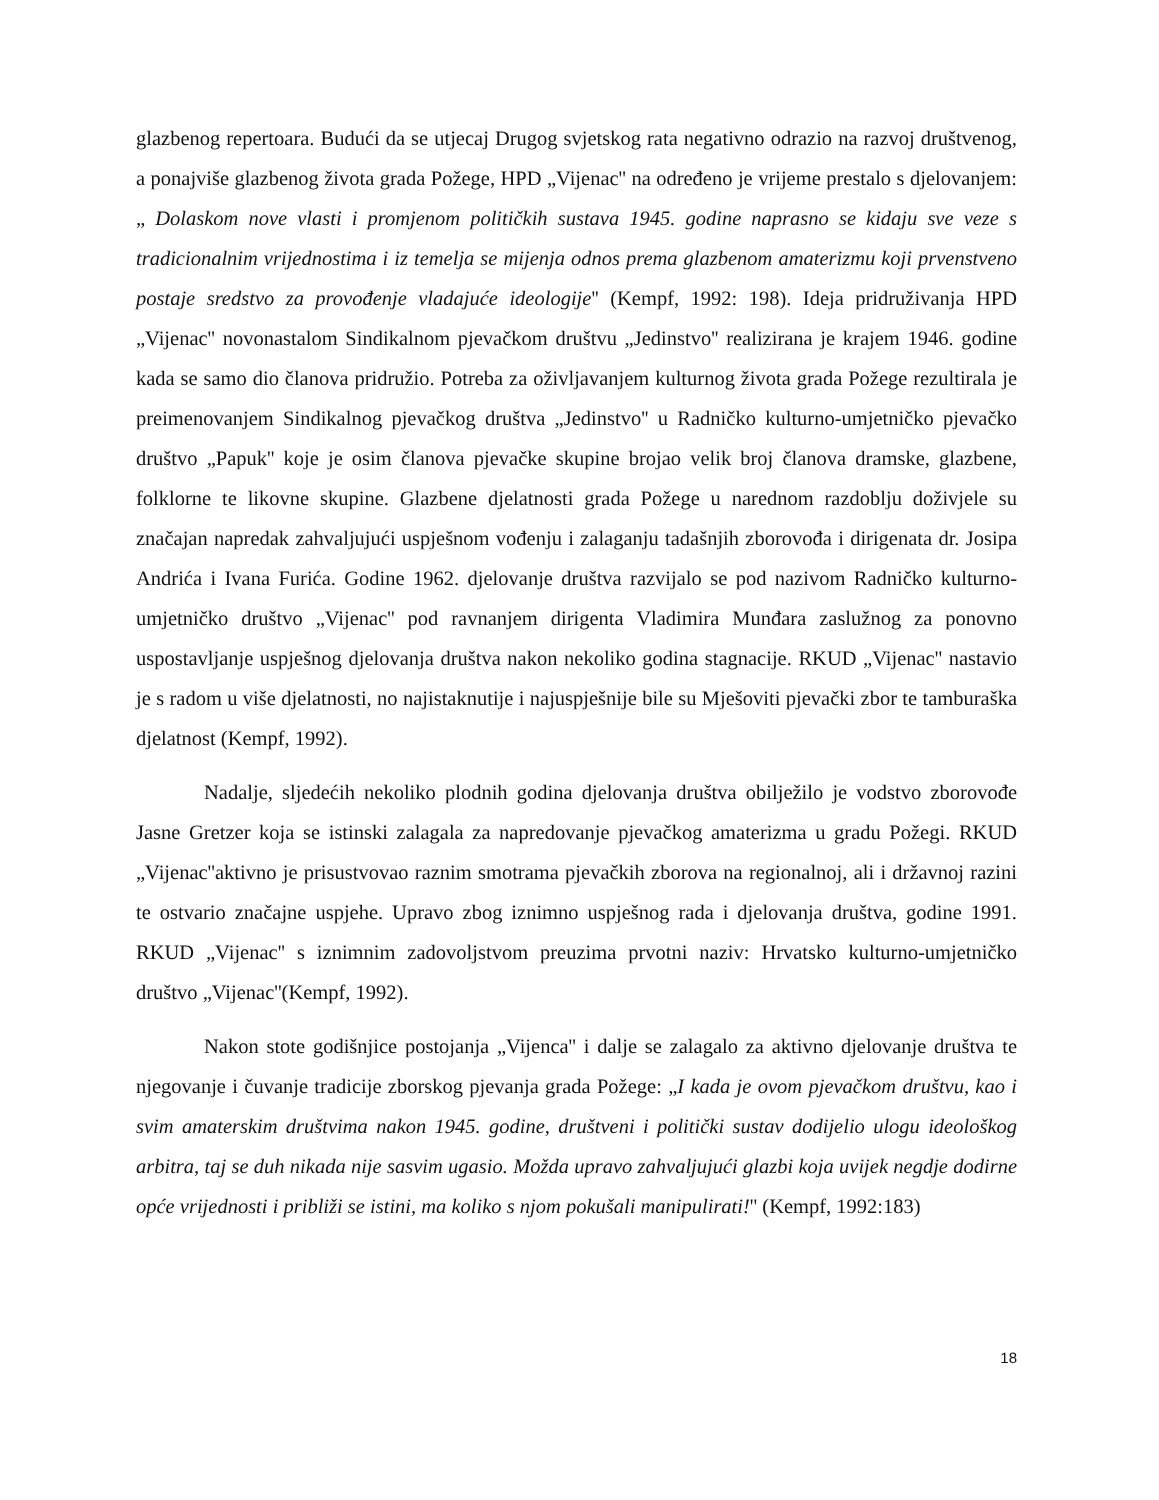glazbenog repertoara. Budući da se utjecaj Drugog svjetskog rata negativno odrazio na razvoj društvenog, a ponajviše glazbenog života grada Požege, HPD „Vijenac'' na određeno je vrijeme prestalo s djelovanjem: „ Dolaskom nove vlasti i promjenom političkih sustava 1945. godine naprasno se kidaju sve veze s tradicionalnim vrijednostima i iz temelja se mijenja odnos prema glazbenom amaterizmu koji prvenstveno postaje sredstvo za provođenje vladajuće ideologije'' (Kempf, 1992: 198). Ideja pridruživanja HPD „Vijenac'' novonastalom Sindikalnom pjevačkom društvu „Jedinstvo'' realizirana je krajem 1946. godine kada se samo dio članova pridružio. Potreba za oživljavanjem kulturnog života grada Požege rezultirala je preimenovanjem Sindikalnog pjevačkog društva „Jedinstvo'' u Radničko kulturno-umjetničko pjevačko društvo „Papuk'' koje je osim članova pjevačke skupine brojao velik broj članova dramske, glazbene, folklorne te likovne skupine. Glazbene djelatnosti grada Požege u narednom razdoblju doživjele su značajan napredak zahvaljujući uspješnom vođenju i zalaganju tadašnjih zborovođa i dirigenata dr. Josipa Andrića i Ivana Furića. Godine 1962. djelovanje društva razvijalo se pod nazivom Radničko kulturno-umjetničko društvo „Vijenac'' pod ravnanjem dirigenta Vladimira Munđara zaslužnog za ponovno uspostavljanje uspješnog djelovanja društva nakon nekoliko godina stagnacije. RKUD „Vijenac'' nastavio je s radom u više djelatnosti, no najistaknutije i najuspješnije bile su Mješoviti pjevački zbor te tamburaška djelatnost (Kempf, 1992).
Nadalje, sljedećih nekoliko plodnih godina djelovanja društva obilježilo je vodstvo zborovođe Jasne Gretzer koja se istinski zalagala za napredovanje pjevačkog amaterizma u gradu Požegi. RKUD „Vijenac''aktivno je prisustvovao raznim smotrama pjevačkih zborova na regionalnoj, ali i državnoj razini te ostvario značajne uspjehe. Upravo zbog iznimno uspješnog rada i djelovanja društva, godine 1991. RKUD „Vijenac'' s iznimnim zadovoljstvom preuzima prvotni naziv: Hrvatsko kulturno-umjetničko društvo „Vijenac''(Kempf, 1992).
Nakon stote godišnjice postojanja „Vijenca'' i dalje se zalagalo za aktivno djelovanje društva te njegovanje i čuvanje tradicije zborskog pjevanja grada Požege: „I kada je ovom pjevačkom društvu, kao i svim amaterskim društvima nakon 1945. godine, društveni i politički sustav dodijelio ulogu ideološkog arbitra, taj se duh nikada nije sasvim ugasio. Možda upravo zahvaljujući glazbi koja uvijek negdje dodirne opće vrijednosti i približi se istini, ma koliko s njom pokušali manipulirati!'' (Kempf, 1992:183)
18